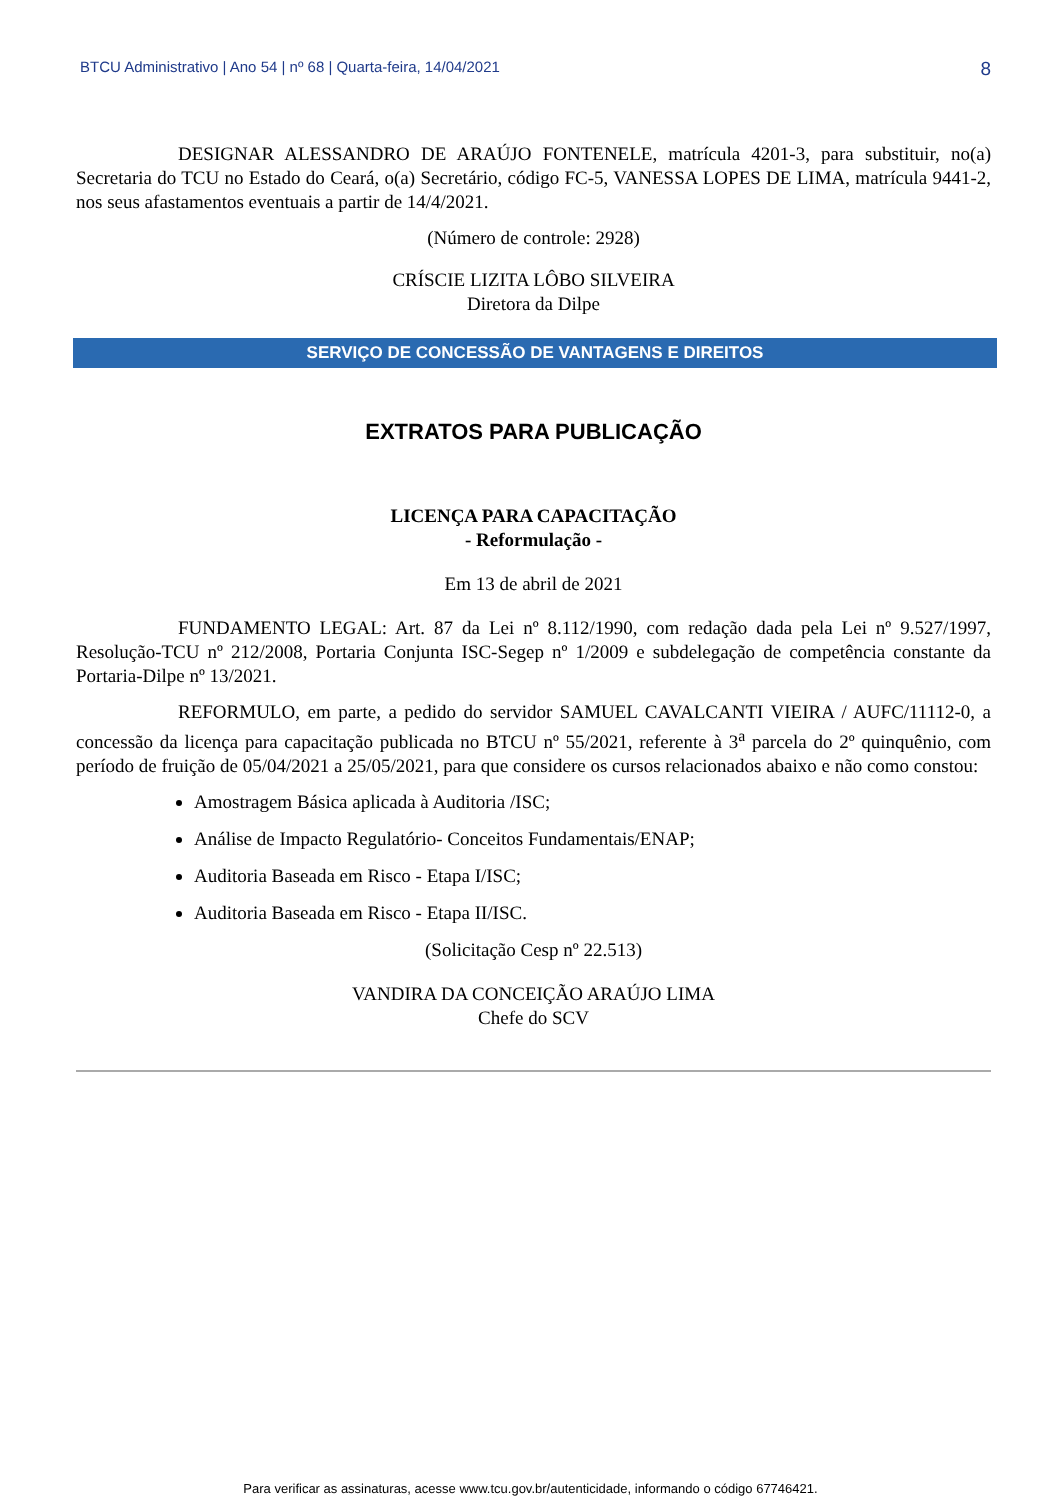BTCU Administrativo | Ano 54 | nº 68 | Quarta-feira, 14/04/2021 8
DESIGNAR ALESSANDRO DE ARAÚJO FONTENELE, matrícula 4201-3, para substituir, no(a) Secretaria do TCU no Estado do Ceará, o(a) Secretário, código FC-5, VANESSA LOPES DE LIMA, matrícula 9441-2, nos seus afastamentos eventuais a partir de 14/4/2021.
(Número de controle: 2928)
CRÍSCIE LIZITA LÔBO SILVEIRA
Diretora da Dilpe
SERVIÇO DE CONCESSÃO DE VANTAGENS E DIREITOS
EXTRATOS PARA PUBLICAÇÃO
LICENÇA PARA CAPACITAÇÃO
- Reformulação -
Em 13 de abril de 2021
FUNDAMENTO LEGAL: Art. 87 da Lei nº 8.112/1990, com redação dada pela Lei nº 9.527/1997, Resolução-TCU nº 212/2008, Portaria Conjunta ISC-Segep nº 1/2009 e subdelegação de competência constante da Portaria-Dilpe nº 13/2021.
REFORMULO, em parte, a pedido do servidor SAMUEL CAVALCANTI VIEIRA / AUFC/11112-0, a concessão da licença para capacitação publicada no BTCU nº 55/2021, referente à 3<sup>a</sup> parcela do 2º quinquênio, com período de fruição de 05/04/2021 a 25/05/2021, para que considere os cursos relacionados abaixo e não como constou:
Amostragem Básica aplicada à Auditoria /ISC;
Análise de Impacto Regulatório- Conceitos Fundamentais/ENAP;
Auditoria Baseada em Risco - Etapa I/ISC;
Auditoria Baseada em Risco - Etapa II/ISC.
(Solicitação Cesp nº 22.513)
VANDIRA DA CONCEIÇÃO ARAÚJO LIMA
Chefe do SCV
Para verificar as assinaturas, acesse www.tcu.gov.br/autenticidade, informando o código 67746421.